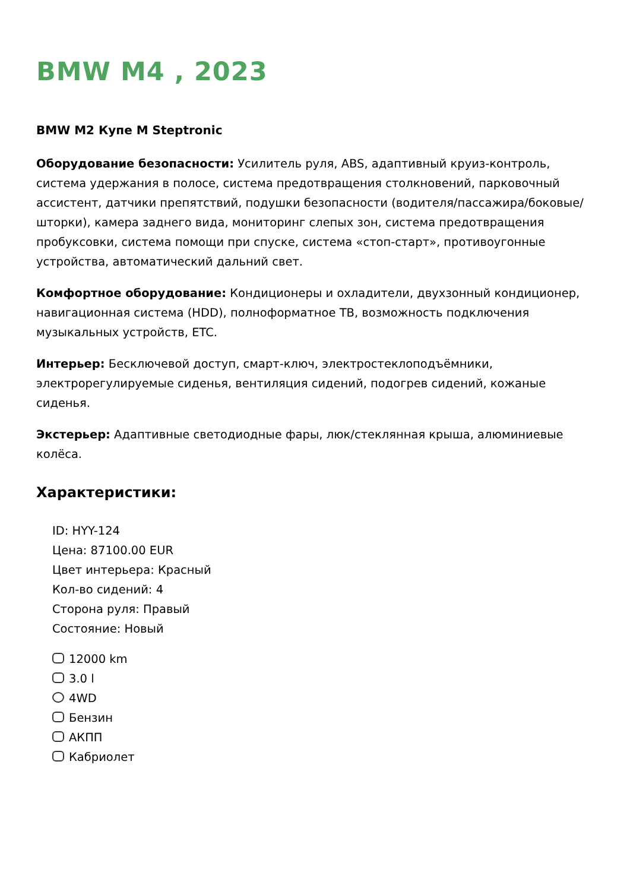BMW M4 , 2023
BMW M2 Купе M Steptronic
Оборудование безопасности: Усилитель руля, ABS, адаптивный круиз-контроль, система удержания в полосе, система предотвращения столкновений, парковочный ассистент, датчики препятствий, подушки безопасности (водителя/пассажира/боковые/шторки), камера заднего вида, мониторинг слепых зон, система предотвращения пробуксовки, система помощи при спуске, система «стоп-старт», противоугонные устройства, автоматический дальний свет.
Комфортное оборудование: Кондиционеры и охладители, двухзонный кондиционер, навигационная система (HDD), полноформатное ТВ, возможность подключения музыкальных устройств, ETC.
Интерьер: Бесключевой доступ, смарт-ключ, электростеклоподъёмники, электрорегулируемые сиденья, вентиляция сидений, подогрев сидений, кожаные сиденья.
Экстерьер: Адаптивные светодиодные фары, люк/стеклянная крыша, алюминиевые колёса.
Характеристики:
ID: HYY-124
Цена: 87100.00 EUR
Цвет интерьера: Красный
Кол-во сидений: 4
Сторона руля: Правый
Состояние: Новый
12000 km
3.0 l
4WD
Бензин
АКПП
Кабриолет